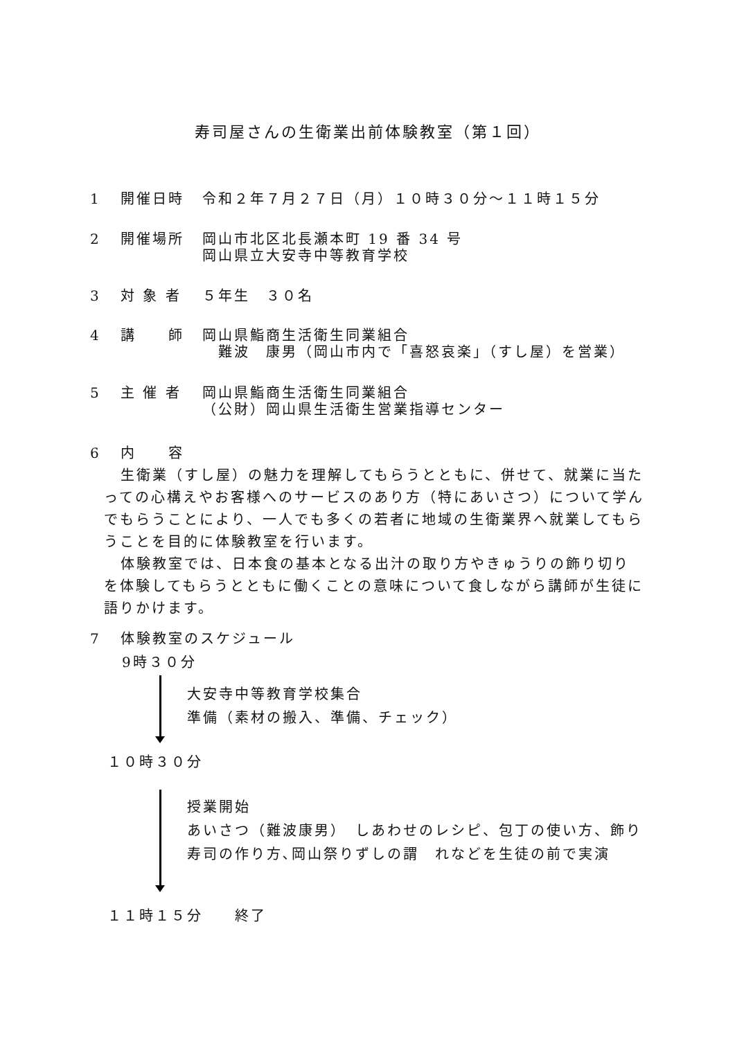寿司屋さんの生衛業出前体験教室（第１回）
1 開催日時 令和２年７月２７日（月）１０時３０分～１１時１５分
2 開催場所 岡山市北区北長瀬本町 19 番 34 号
岡山県立大安寺中等教育学校
3 対 象 者 ５年生　３０名
4 講　　師 岡山県鮨商生活衛生同業組合
　難波　康男（岡山市内で「喜怒哀楽」（すし屋）を営業）
5 主 催 者 岡山県鮨商生活衛生同業組合
（公財）岡山県生活衛生営業指導センター
6 内　　容
生衛業（すし屋）の魅力を理解してもらうとともに、併せて、就業に当たっての心構えやお客様へのサービスのあり方（特にあいさつ）について学んでもらうことにより、一人でも多くの若者に地域の生衛業界へ就業してもらうことを目的に体験教室を行います。
体験教室では、日本食の基本となる出汁の取り方やきゅうりの飾り切りを体験してもらうとともに働くことの意味について食しながら講師が生徒に語りかけます。
7 体験教室のスケジュール
9時３０分
大安寺中等教育学校集合
準備（素材の搬入、準備、チェック）
１０時３０分
授業開始
あいさつ（難波康男）　しあわせのレシピ、包丁の使い方、飾り寿司の作り方､岡山祭りずしの謂　れなどを生徒の前で実演
１１時１５分　　終了